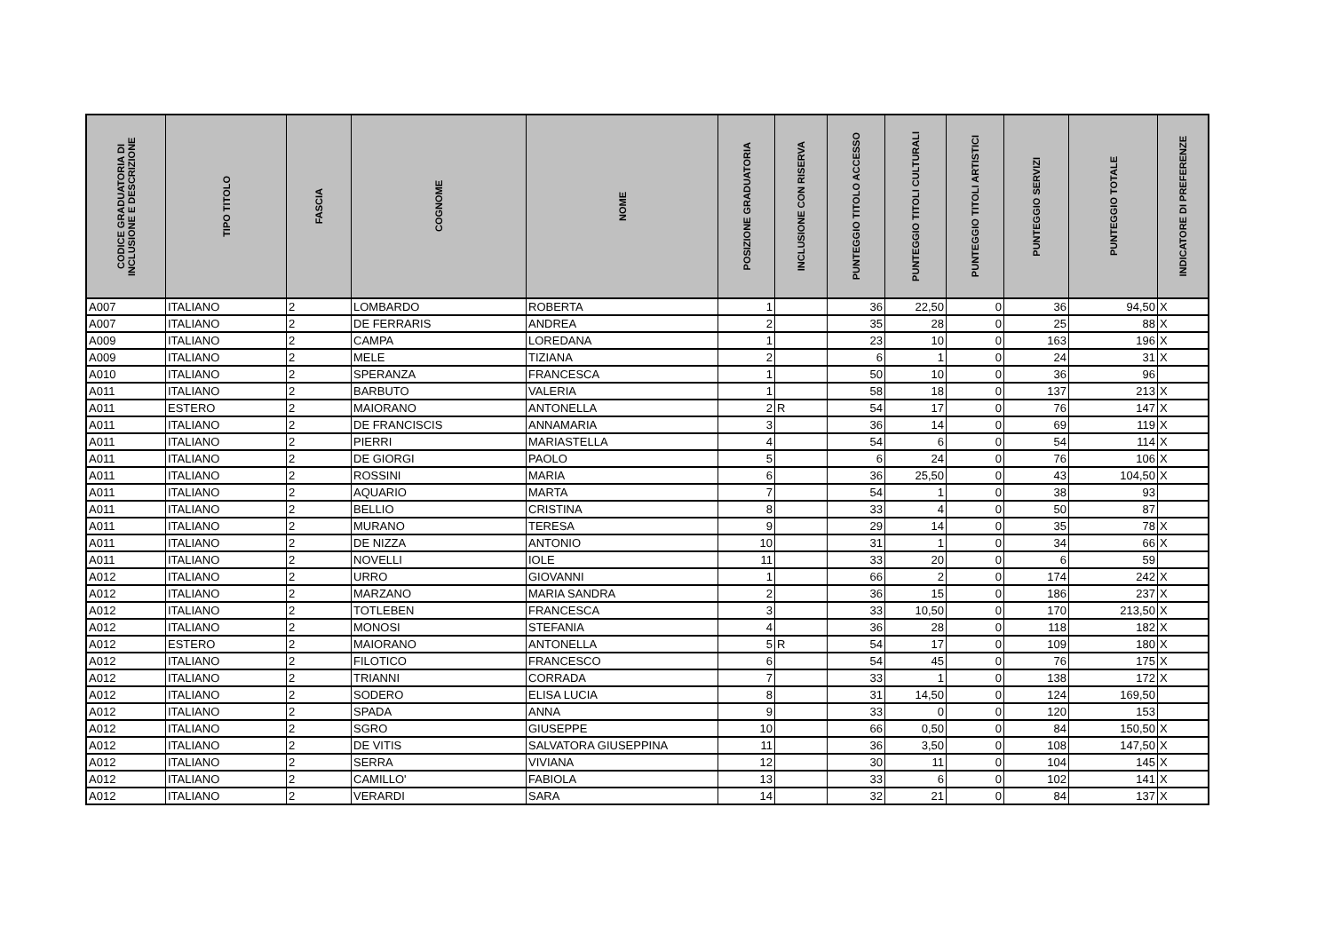| CODICE GRADUATORIA DI INCLUSIONE E DESCRIZIONE | TIPO TITOLO | FASCIA | COGNOME | NOME | POSIZIONE GRADUATORIA | INCLUSIONE CON RISERVA | PUNTEGGIO TITOLO ACCESSO | PUNTEGGIO TITOLI CULTURALI | PUNTEGGIO TITOLI ARTISTICI | PUNTEGGIO SERVIZI | PUNTEGGIO TOTALE | INDICATORE DI PREFERENZE |
| --- | --- | --- | --- | --- | --- | --- | --- | --- | --- | --- | --- | --- |
| A007 | ITALIANO | 2 | LOMBARDO | ROBERTA | 1 | | 36 | 22,50 | 0 | 36 | 94,50 | X |
| A007 | ITALIANO | 2 | DE FERRARIS | ANDREA | 2 | | 35 | 28 | 0 | 25 | 88 | X |
| A009 | ITALIANO | 2 | CAMPA | LOREDANA | 1 | | 23 | 10 | 0 | 163 | 196 | X |
| A009 | ITALIANO | 2 | MELE | TIZIANA | 2 | | 6 | 1 | 0 | 24 | 31 | X |
| A010 | ITALIANO | 2 | SPERANZA | FRANCESCA | 1 | | 50 | 10 | 0 | 36 | 96 | |
| A011 | ITALIANO | 2 | BARBUTO | VALERIA | 1 | | 58 | 18 | 0 | 137 | 213 | X |
| A011 | ESTERO | 2 | MAIORANO | ANTONELLA | 2 | R | 54 | 17 | 0 | 76 | 147 | X |
| A011 | ITALIANO | 2 | DE FRANCISCIS | ANNAMARIA | 3 | | 36 | 14 | 0 | 69 | 119 | X |
| A011 | ITALIANO | 2 | PIERRI | MARIASTELLA | 4 | | 54 | 6 | 0 | 54 | 114 | X |
| A011 | ITALIANO | 2 | DE GIORGI | PAOLO | 5 | | 6 | 24 | 0 | 76 | 106 | X |
| A011 | ITALIANO | 2 | ROSSINI | MARIA | 6 | | 36 | 25,50 | 0 | 43 | 104,50 | X |
| A011 | ITALIANO | 2 | AQUARIO | MARTA | 7 | | 54 | 1 | 0 | 38 | 93 | |
| A011 | ITALIANO | 2 | BELLIO | CRISTINA | 8 | | 33 | 4 | 0 | 50 | 87 | |
| A011 | ITALIANO | 2 | MURANO | TERESA | 9 | | 29 | 14 | 0 | 35 | 78 | X |
| A011 | ITALIANO | 2 | DE NIZZA | ANTONIO | 10 | | 31 | 1 | 0 | 34 | 66 | X |
| A011 | ITALIANO | 2 | NOVELLI | IOLE | 11 | | 33 | 20 | 0 | 6 | 59 | |
| A012 | ITALIANO | 2 | URRO | GIOVANNI | 1 | | 66 | 2 | 0 | 174 | 242 | X |
| A012 | ITALIANO | 2 | MARZANO | MARIA SANDRA | 2 | | 36 | 15 | 0 | 186 | 237 | X |
| A012 | ITALIANO | 2 | TOTLEBEN | FRANCESCA | 3 | | 33 | 10,50 | 0 | 170 | 213,50 | X |
| A012 | ITALIANO | 2 | MONOSI | STEFANIA | 4 | | 36 | 28 | 0 | 118 | 182 | X |
| A012 | ESTERO | 2 | MAIORANO | ANTONELLA | 5 | R | 54 | 17 | 0 | 109 | 180 | X |
| A012 | ITALIANO | 2 | FILOTICO | FRANCESCO | 6 | | 54 | 45 | 0 | 76 | 175 | X |
| A012 | ITALIANO | 2 | TRIANNI | CORRADA | 7 | | 33 | 1 | 0 | 138 | 172 | X |
| A012 | ITALIANO | 2 | SODERO | ELISA LUCIA | 8 | | 31 | 14,50 | 0 | 124 | 169,50 | |
| A012 | ITALIANO | 2 | SPADA | ANNA | 9 | | 33 | 0 | 0 | 120 | 153 | |
| A012 | ITALIANO | 2 | SGRO | GIUSEPPE | 10 | | 66 | 0,50 | 0 | 84 | 150,50 | X |
| A012 | ITALIANO | 2 | DE VITIS | SALVATORA GIUSEPPINA | 11 | | 36 | 3,50 | 0 | 108 | 147,50 | X |
| A012 | ITALIANO | 2 | SERRA | VIVIANA | 12 | | 30 | 11 | 0 | 104 | 145 | X |
| A012 | ITALIANO | 2 | CAMILLO' | FABIOLA | 13 | | 33 | 6 | 0 | 102 | 141 | X |
| A012 | ITALIANO | 2 | VERARDI | SARA | 14 | | 32 | 21 | 0 | 84 | 137 | X |